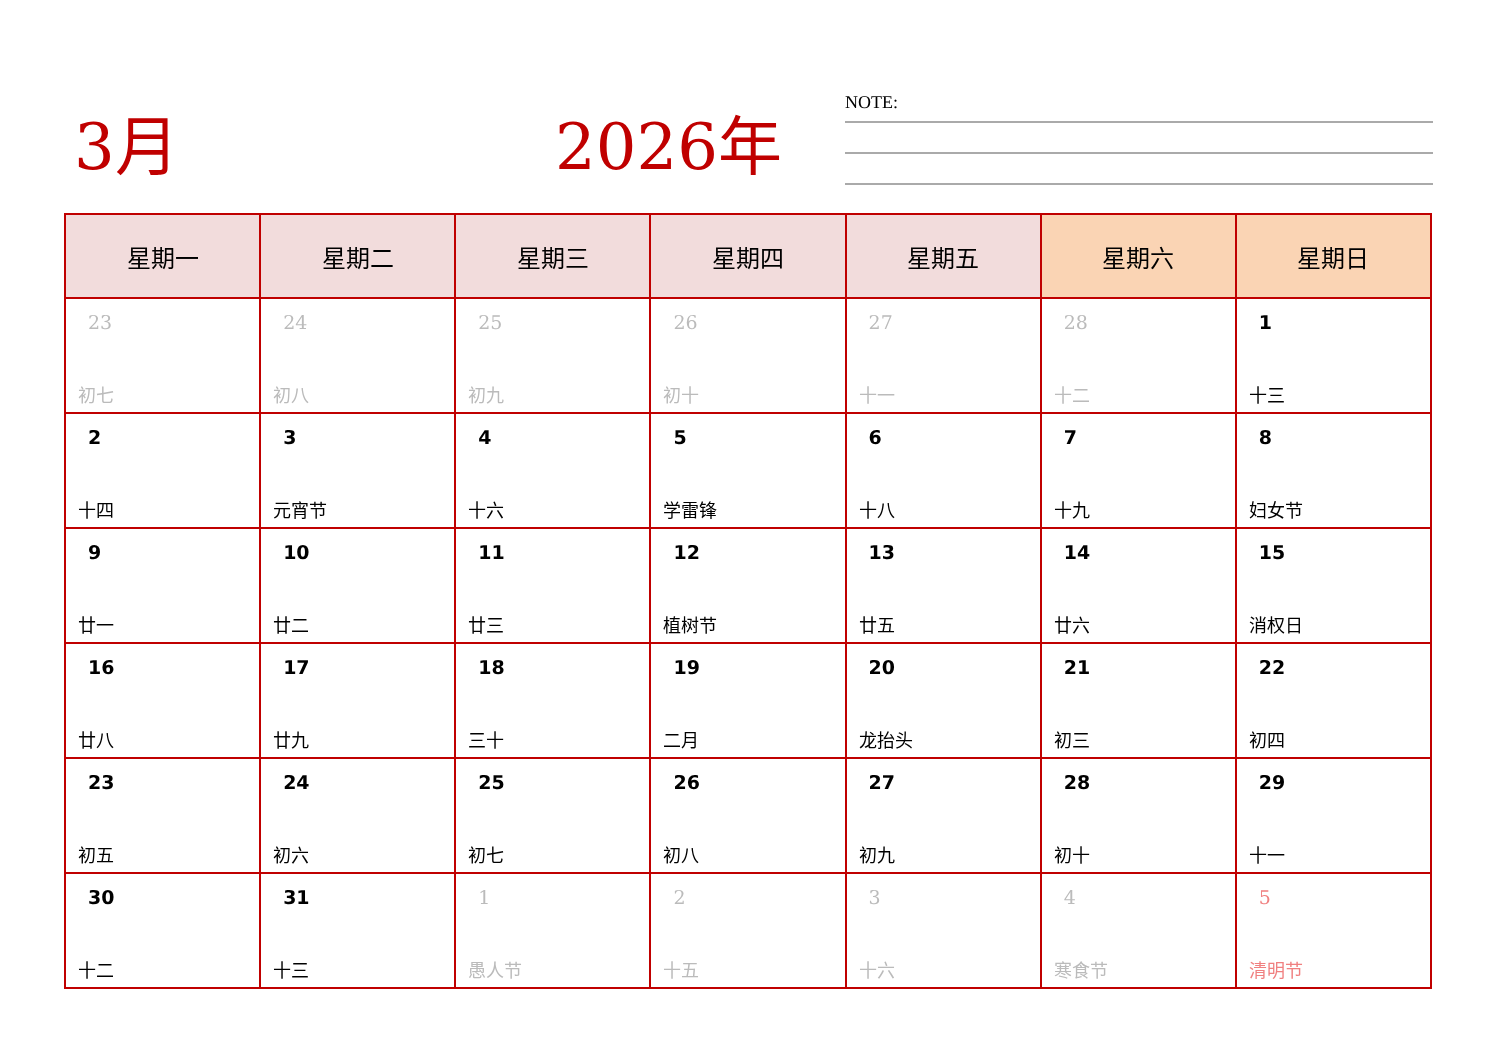3月 2026年 NOTE:
| 星期一 | 星期二 | 星期三 | 星期四 | 星期五 | 星期六 | 星期日 |
| --- | --- | --- | --- | --- | --- | --- |
| 23 初七 | 24 初八 | 25 初九 | 26 初十 | 27 十一 | 28 十二 | 1 十三 |
| 2 十四 | 3 元宵节 | 4 十六 | 5 学雷锋 | 6 十八 | 7 十九 | 8 妇女节 |
| 9 廿一 | 10 廿二 | 11 廿三 | 12 植树节 | 13 廿五 | 14 廿六 | 15 消权日 |
| 16 廿八 | 17 廿九 | 18 三十 | 19 二月 | 20 龙抬头 | 21 初三 | 22 初四 |
| 23 初五 | 24 初六 | 25 初七 | 26 初八 | 27 初九 | 28 初十 | 29 十一 |
| 30 十二 | 31 十三 | 1 愚人节 | 2 十五 | 3 十六 | 4 寒食节 | 5 清明节 |